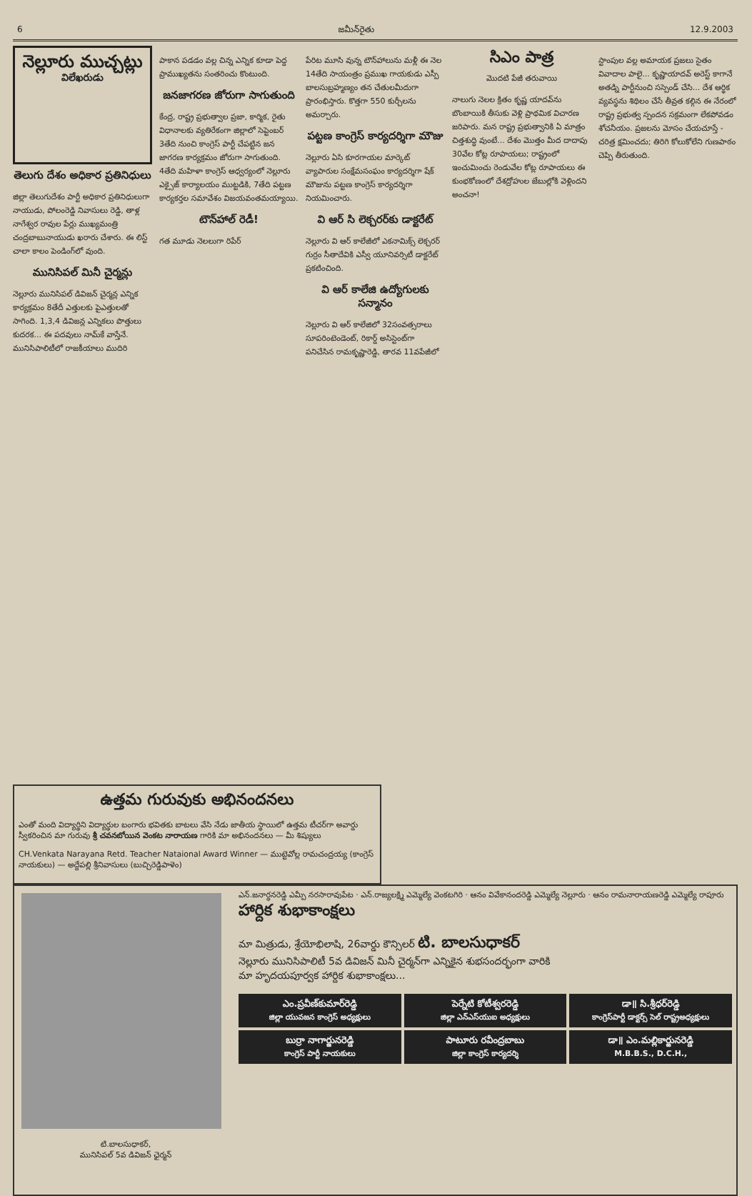6 జమీన్‌రైతు 12.9.2003
నెల్లూరు ముచ్చట్లు
విలేఖరుడు
తెలుగు దేశం అధికార ప్రతినిధులు
జిల్లా తెలుగుదేశం పార్టీ అధికార ప్రతినిధులుగా నాయుడు, పోలంరెడ్డి నివాసులు రెడ్డి, తాళ్ల నాగేశ్వర రావుల పేర్లు ముఖ్యమంత్రి చంద్రబాబునాయుడు ఖరారు చేశారు. ఈ లిస్ట్ చాలా కాలం పెండింగ్‌లో వుంది.
మునిసిపల్ మినీ చైర్మన్లు
నెల్లూరు మునిసిపల్ డివిజన్ చైర్మన్ల ఎన్నిక కార్యక్రమం 8తేదీ ఎత్తులకు పైఎత్తులతో సాగింది. 1,3,4 డివిజన్ల ఎన్నికలు పొత్తులు కుదరక... ఈ పదవులు నామ్‌కే వాస్తేనే. మునిసిపాలిటీలో రాజకీయాలు ముదిరి
పాకాన పడడం వల్ల చిన్న ఎన్నిక కూడా పెద్ద ప్రాముఖ్యతను సంతరించు కొంటుంది.
జనజాగరణ జోరుగా సాగుతుంది
కేంద్ర, రాష్ట్ర ప్రభుత్వాల ప్రజా, కార్మిక, రైతు విధానాలకు వ్యతిరేకంగా జిల్లాలో సెప్టెంబర్ 3తేది నుంచి కాంగ్రెస్ పార్టీ చేపట్టిన జన జాగరణ కార్యక్రమం జోరుగా సాగుతుంది. 4తేది మహిళా కాంగ్రెస్ ఆధ్వర్యంలో నెల్లూరు ఎక్సైజ్ కార్యాలయం ముట్టడికి, 7తేది పట్టణ కార్యకర్తల సమావేశం విజయవంతమయ్యాయి.
టౌన్‌హాల్ రెడీ!
గత మూడు నెలలుగా రిపేర్
పేరిట మూసి వున్న టౌన్‌హాలును మళ్లీ ఈ నెల 14తేది సాయంత్రం ప్రముఖ గాయకుడు ఎస్పీ బాలసుబ్రహ్మణ్యం తన చేతులమీదుగా ప్రారంభిస్తారు. కొత్తగా 550 కుర్చీలను అమర్చారు.
పట్టణ కాంగ్రెస్ కార్యదర్శిగా మౌజు
నెల్లూరు ఏసి కూరగాయల మార్కెట్ వ్యాపారుల సంక్షేమసంఘం కార్యదర్శిగా షేక్ మౌజును పట్టణ కాంగ్రెస్ కార్యదర్శిగా నియమించారు.
వి ఆర్ సి లెక్చరర్‌కు డాక్టరేట్
నెల్లూరు వి ఆర్ కాలేజీలో ఎకనామిక్స్ లెక్చరర్ గుర్రం సీతాదేవికి ఎస్వీ యూనివర్సిటీ డాక్టరేట్ ప్రకటించింది.
వి ఆర్ కాలేజి ఉద్యోగులకు సన్మానం
నెల్లూరు వి ఆర్ కాలేజిలో 32సంవత్సరాలు సూపరింటెండెంట్, రికార్డ్ అసిస్టెంట్‌గా పనిచేసిన రామకృష్ణారెడ్డి, తారవ 11వపేజీలో
సిఎం పాత్ర
మొదటి పేజీ తరువాయి
నాలుగు నెలల క్రితం కృష్ణ యాదవ్‌ను బొంబాయికి తీసుకు వెళ్లి ప్రాథమిక విచారణ జరిపారు. మన రాష్ట్ర ప్రభుత్వానికి ఏ మాత్రం చిత్తశుద్ధి వుంటే... దేశం మొత్తం మీద దాదాపు 30వేల కోట్ల రూపాయలు; రాష్ట్రంలో ఇంచుమించు రెండువేల కోట్ల రూపాయలు ఈ కుంభకోణంలో దేశద్రోహుల జేబుల్లోకి వెళ్లిందని అంచనా!
స్టాంపుల వల్ల అమాయక ప్రజలు సైతం వివాదాల పాలై... కృష్ణాయాదవ్ అరెస్ట్ కాగానే అతడ్ని పార్టీనుంచి సస్పెండ్ చేసి... దేశ ఆర్థిక వ్యవస్థను శిథిలం చేసే తీవ్రత కల్గిన ఈ నేరంలో రాష్ట్ర ప్రభుత్వ స్పందన సక్రమంగా లేకపోవడం శోచనీయం. ప్రజలను మోసం చేయచూస్తే - చరిత్ర క్షమించదు; తిరిగి కోలుకోలేని గుణపాఠం చెప్పి తీరుతుంది.
ఉత్తమ గురువుకు అభినందనలు
ఎంతో మంది విద్యార్థిని విద్యార్థుల బంగారు భవితకు బాటలు వేసి నేడు జాతీయ స్థాయిలో ఉత్తమ టీచర్‌గా అవార్డు స్వీకరించిన మా గురువు శ్రీ చవనబోయిన వెంకట నారాయణ గారికి మా అభినందనలు — మీ శిష్యులు
CH.Venkata Narayana Retd. Teacher Nataional Award Winner — ముట్టెవోల్ల రామచంద్రయ్య (కాంగ్రెస్ నాయకులు) — అద్దేపల్లి శ్రీనివాసులు (బుచ్చిరెడ్డిపాళెం)
టి.బాలసుధాకర్,
మునిసిపల్ 5వ డివిజన్ ఛైర్మన్
ఎన్.జనార్ధనరెడ్డి ఎమ్పీ నరసారావుపేట · ఎన్.రాజ్యలక్ష్మి ఎమ్మెల్యే వెంకటగిరి · ఆనం వివేకానందరెడ్డి ఎమ్మెల్యే నెల్లూరు · ఆనం రామనారాయణరెడ్డి ఎమ్మెల్యే రాపూరు హార్దిక శుభాకాంక్షలు
మా మిత్రుడు, శ్రేయోభిలాషి, 26వార్డు కౌన్సిలర్ టి. బాలసుధాకర్
నెల్లూరు మునిసిపాలిటీ 5వ డివిజన్ మినీ చైర్మన్‌గా ఎన్నికైన శుభసందర్భంగా వారికి
మా హృదయపూర్వక హార్దిక శుభాకాంక్షలు...
ఎం.ప్రవీణ్‌కుమార్‌రెడ్డి
జిల్లా యువజన కాంగ్రెస్ అధ్యక్షులు
పెర్నేటి కోటీశ్వరరెడ్డి
జిల్లా ఎన్ఎస్‌యుఐ అధ్యక్షులు
డా॥ సి.శ్రీధర్‌రెడ్డి
కాంగ్రెస్‌పార్టీ డాక్టర్స్ సెల్ రాష్ట్రఅధ్యక్షులు
బుర్రా నాగార్జునరెడ్డి
కాంగ్రెస్ పార్టీ నాయకులు
పాటూరు రవీంద్రబాబు
జిల్లా కాంగ్రెస్ కార్యదర్శి
డా॥ ఎం.మల్లికార్జునరెడ్డి
M.B.B.S., D.C.H.,